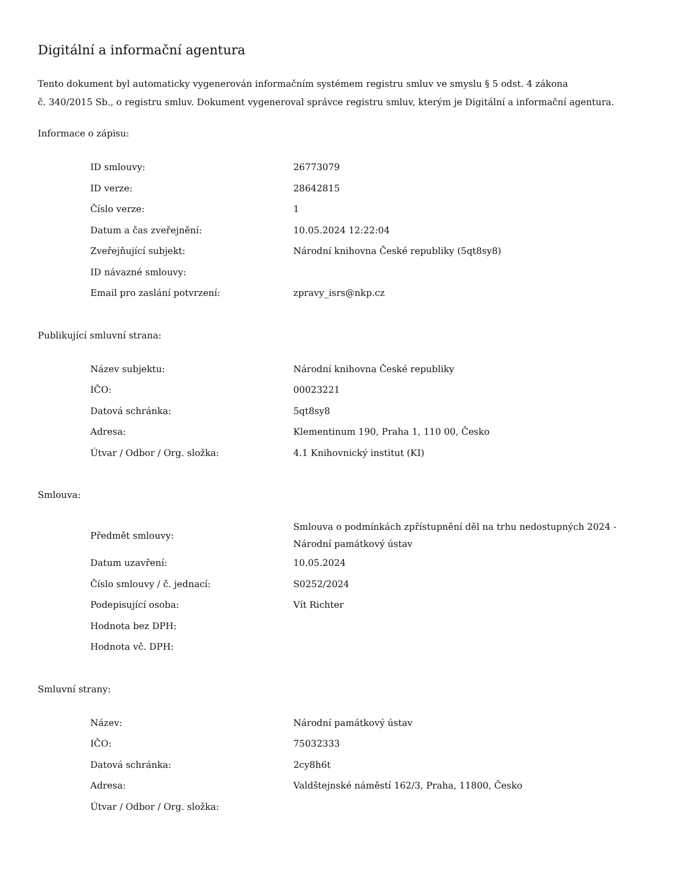Digitální a informační agentura
Tento dokument byl automaticky vygenerován informačním systémem registru smluv ve smyslu § 5 odst. 4 zákona
č. 340/2015 Sb., o registru smluv. Dokument vygeneroval správce registru smluv, kterým je Digitální a informační agentura.
Informace o zápisu:
| ID smlouvy: | 26773079 |
| ID verze: | 28642815 |
| Číslo verze: | 1 |
| Datum a čas zveřejnění: | 10.05.2024 12:22:04 |
| Zveřejňující subjekt: | Národní knihovna České republiky (5qt8sy8) |
| ID návazné smlouvy: | |
| Email pro zaslání potvrzení: | zpravy_isrs@nkp.cz |
Publikující smluvní strana:
| Název subjektu: | Národní knihovna České republiky |
| IČO: | 00023221 |
| Datová schránka: | 5qt8sy8 |
| Adresa: | Klementinum 190, Praha 1, 110 00, Česko |
| Útvar / Odbor / Org. složka: | 4.1 Knihovnický institut (KI) |
Smlouva:
| Předmět smlouvy: | Smlouva o podmínkách zpřístupnění děl na trhu nedostupných 2024 - Národní památkový ústav |
| Datum uzavření: | 10.05.2024 |
| Číslo smlouvy / č. jednací: | S0252/2024 |
| Podepisující osoba: | Vít Richter |
| Hodnota bez DPH: | |
| Hodnota vč. DPH: | |
Smluvní strany:
| Název: | Národní památkový ústav |
| IČO: | 75032333 |
| Datová schránka: | 2cy8h6t |
| Adresa: | Valdštejnské náměstí 162/3, Praha, 11800, Česko |
| Útvar / Odbor / Org. složka: | |